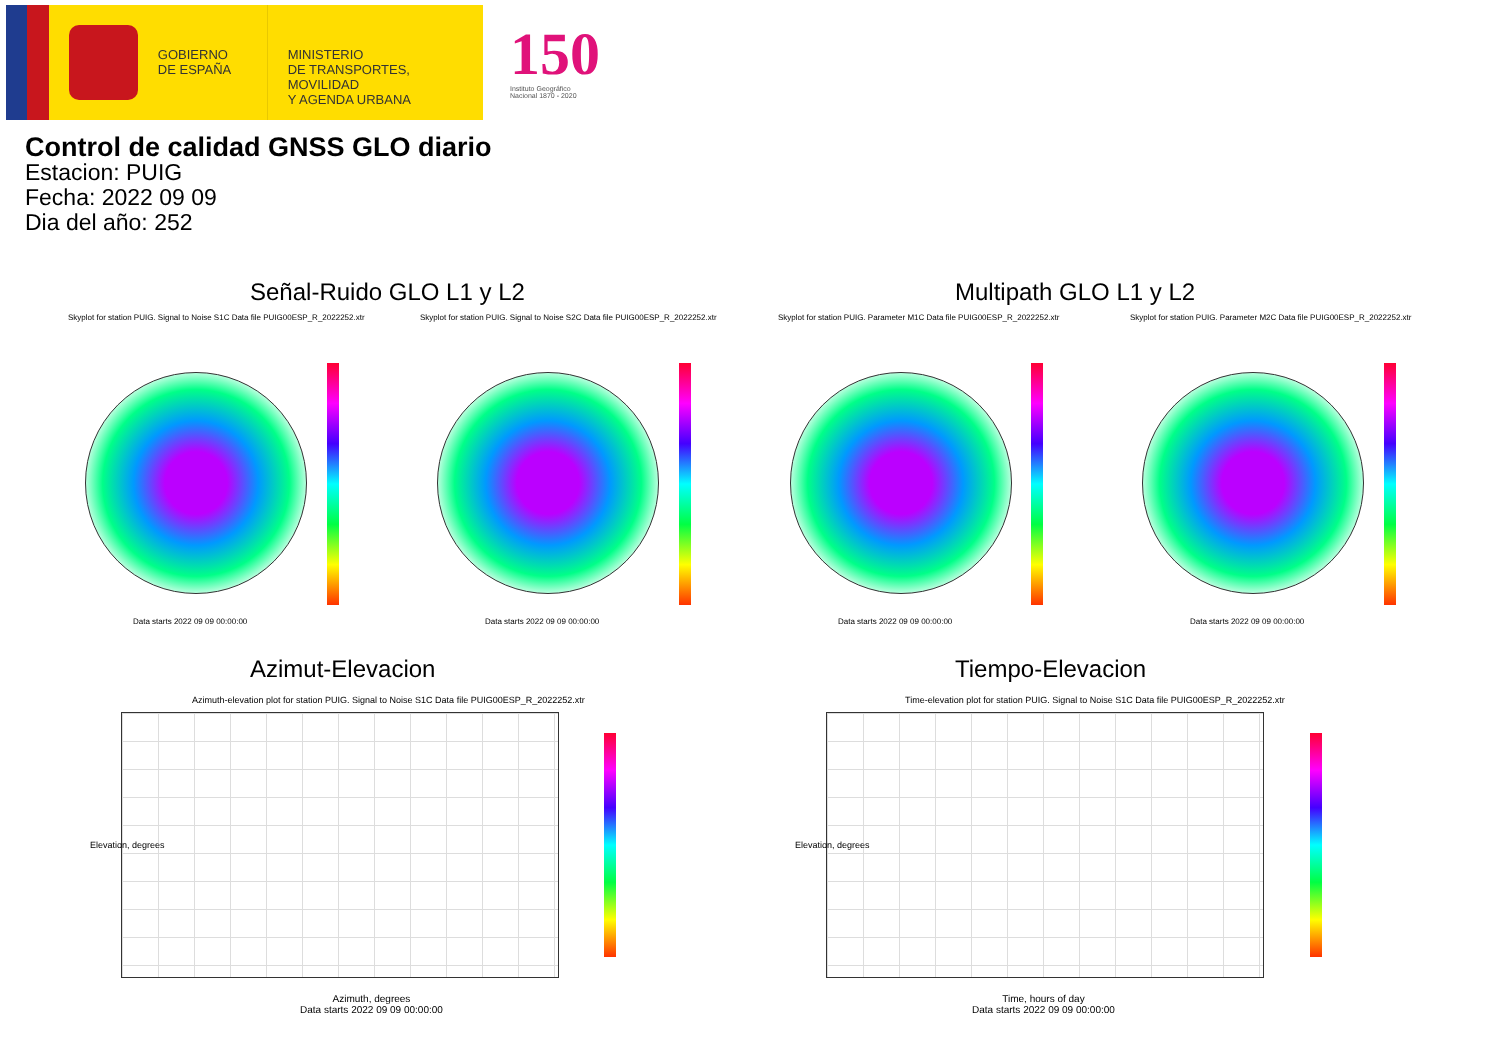GOBIERNO
DE ESPAÑA
MINISTERIO
DE TRANSPORTES, MOVILIDAD
Y AGENDA URBANA
150
Instituto Geográfico
Nacional 1870 - 2020
Control de calidad GNSS GLO diario
Estacion: PUIG
Fecha: 2022 09 09
Dia del año: 252
Señal-Ruido GLO L1 y L2 Multipath GLO L1 y L2
Skyplot for station PUIG. Signal to Noise S1C Data file PUIG00ESP_R_2022252.xtr
Data starts 2022 09 09 00:00:00
Skyplot for station PUIG. Signal to Noise S2C Data file PUIG00ESP_R_2022252.xtr
Data starts 2022 09 09 00:00:00
Skyplot for station PUIG. Parameter M1C Data file PUIG00ESP_R_2022252.xtr
Data starts 2022 09 09 00:00:00
Skyplot for station PUIG. Parameter M2C Data file PUIG00ESP_R_2022252.xtr
Data starts 2022 09 09 00:00:00
Azimut-Elevacion Tiempo-Elevacion
Azimuth-elevation plot for station PUIG. Signal to Noise S1C Data file PUIG00ESP_R_2022252.xtr
Azimuth, degrees
Data starts 2022 09 09 00:00:00
Elevation, degrees
Time-elevation plot for station PUIG. Signal to Noise S1C Data file PUIG00ESP_R_2022252.xtr
Time, hours of day
Data starts 2022 09 09 00:00:00
Elevation, degrees